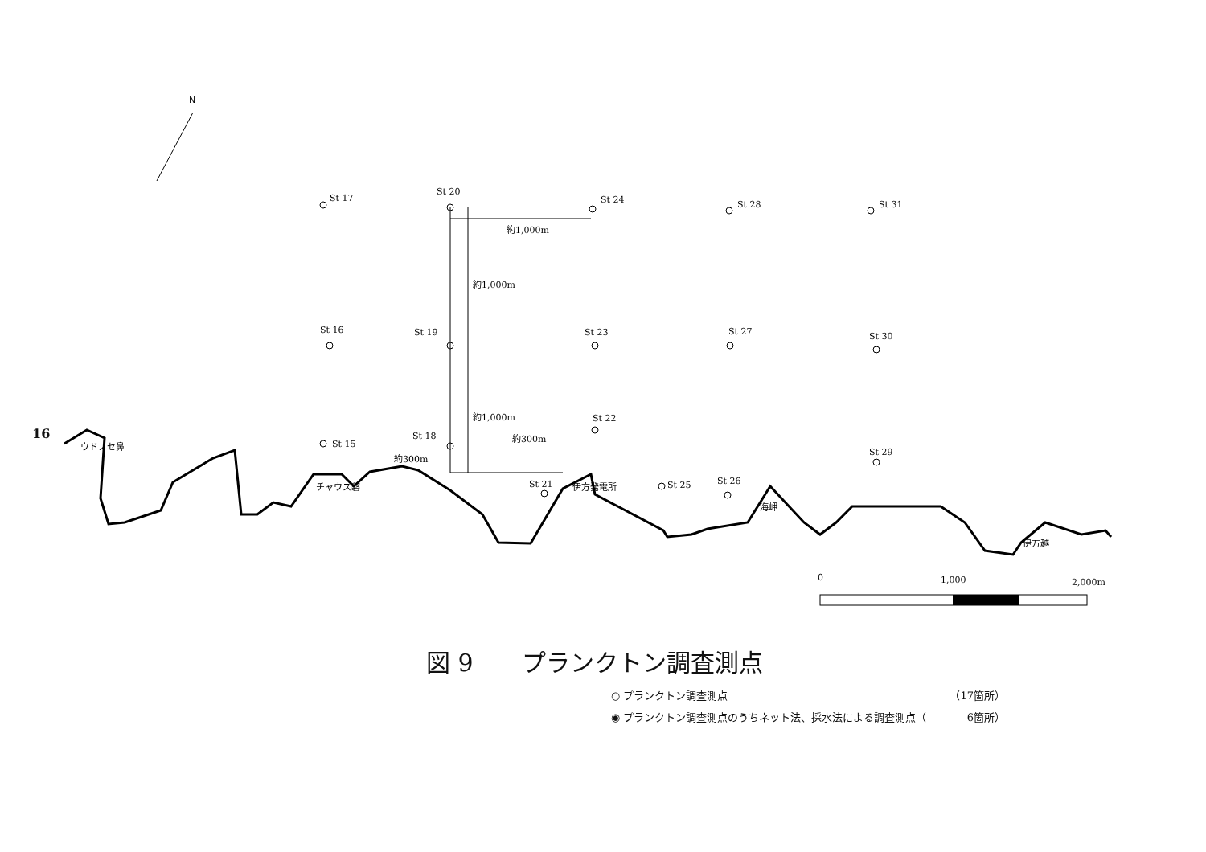N
St 17
St 20
St 24
St 28
St 31
St 16
St 19
St 23
St 27
St 30
St 22
St 15
St 18
St 29
St 21
St 25
St 26
約1,000m
約1,000m
約1,000m
約300m
約300m
伊方発電所
海岬
ウドノセ鼻
チャウス磐
伊方越
0
1,000
2,000m
16
図 9　　プランクトン調査測点
○ プランクトン調査測点 （17箇所）
◉ プランクトン調査測点のうちネット法、採水法による調査測点（ 6箇所）